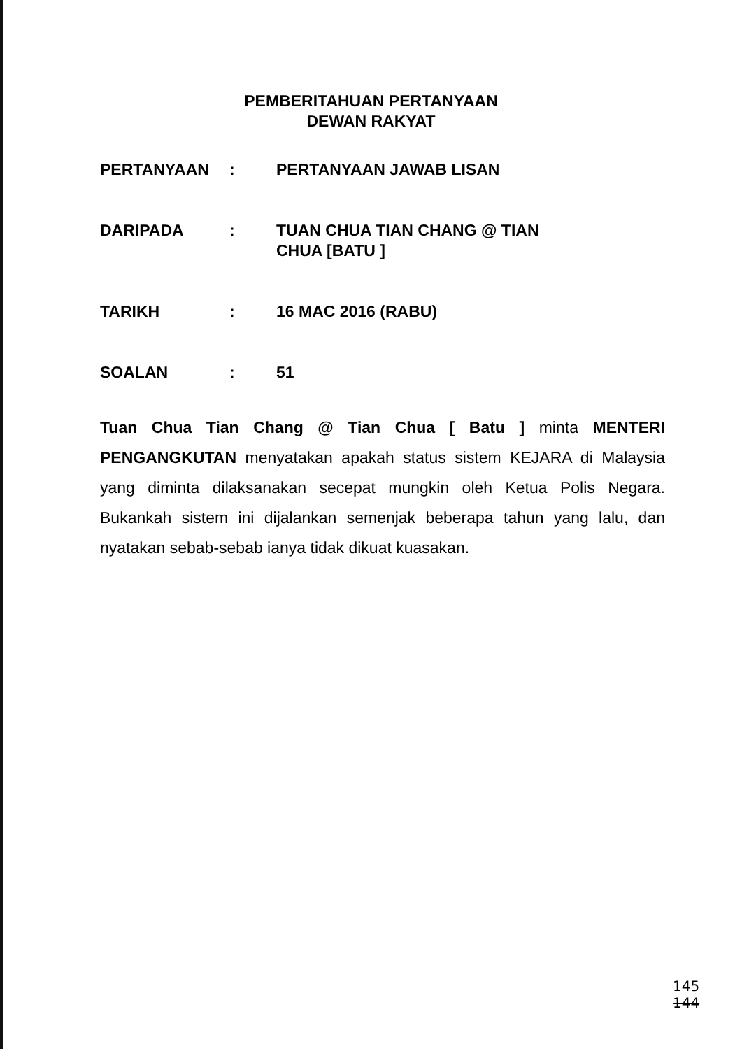PEMBERITAHUAN PERTANYAAN
DEWAN RAKYAT
PERTANYAAN : PERTANYAAN JAWAB LISAN
DARIPADA : TUAN CHUA TIAN CHANG @ TIAN
CHUA [BATU ]
TARIKH : 16 MAC 2016 (RABU)
SOALAN : 51
Tuan Chua Tian Chang @ Tian Chua [ Batu ] minta MENTERI PENGANGKUTAN menyatakan apakah status sistem KEJARA di Malaysia yang diminta dilaksanakan secepat mungkin oleh Ketua Polis Negara. Bukankah sistem ini dijalankan semenjak beberapa tahun yang lalu, dan nyatakan sebab-sebab ianya tidak dikuat kuasakan.
145
144